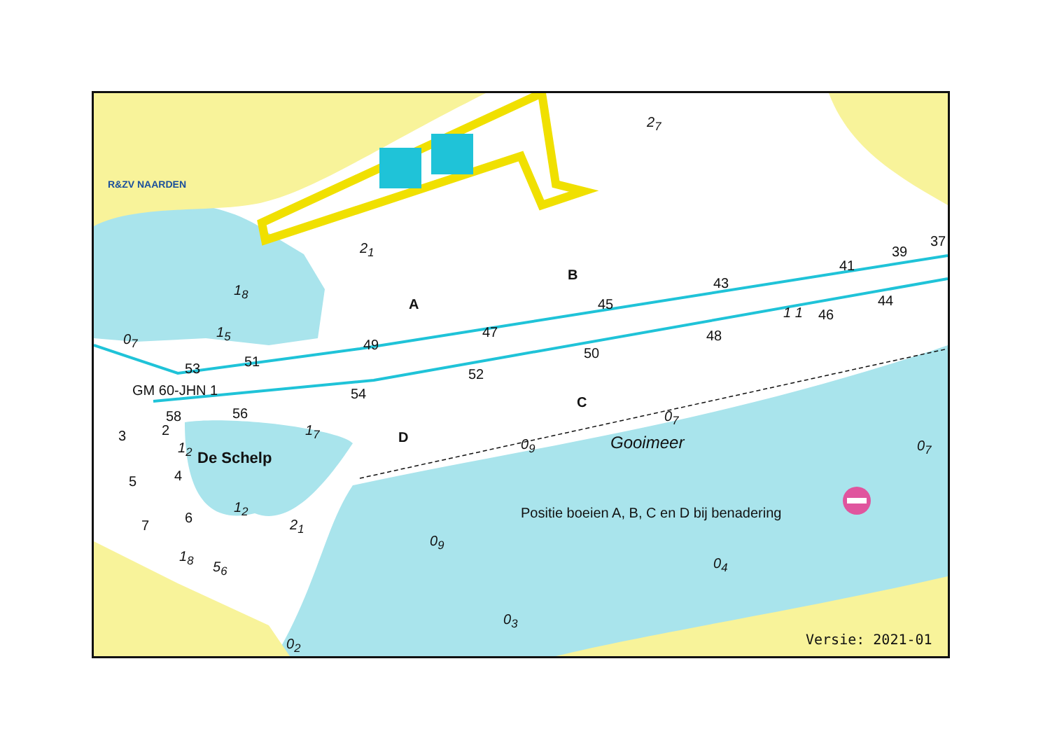R&ZV NAARDEN
2<sub>7</sub>
2<sub>1</sub>
1<sub>8</sub>
A
B
C
D
45
43
41
39
37
47
49
51
53
44
46
1 1
48
50
52
54
56
58
GM 60-JHN 1
0<sub>7</sub> 1<sub>5</sub>
3 2
5 4
7 6
1<sub>2</sub>
De Schelp
1<sub>7</sub>
1<sub>2</sub>
2<sub>1</sub>
1<sub>8</sub>
5<sub>6</sub>
0<sub>9</sub>
0<sub>7</sub>
Gooimeer 0<sub>7</sub>
Positie boeien A, B, C en D bij benadering
0<sub>9</sub>
0<sub>4</sub>
0<sub>3</sub>
0<sub>2</sub> Versie: 2021-01